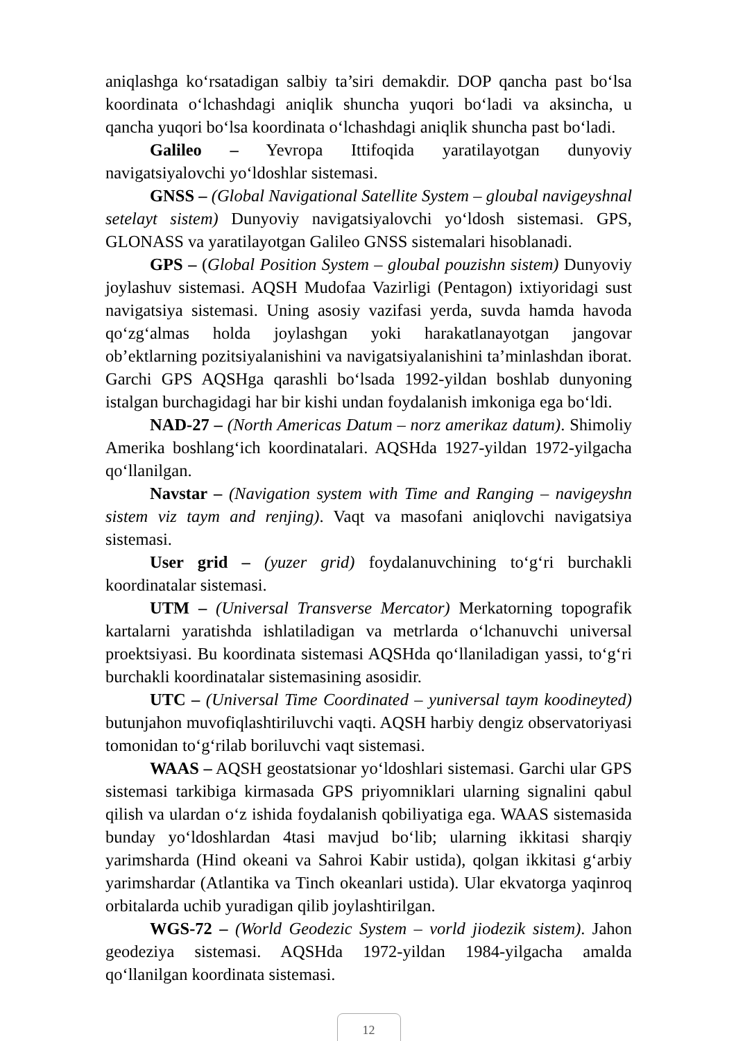aniqlashga ko‘rsatadigan salbiy ta’siri demakdir. DOP qancha past bo‘lsa koordinata o‘lchashdagi aniqlik shuncha yuqori bo‘ladi va aksincha, u qancha yuqori bo‘lsa koordinata o‘lchashdagi aniqlik shuncha past bo‘ladi.
Galileo – Yevropa Ittifoqida yaratilayotgan dunyoviy navigatsiyalovchi yo‘ldoshlar sistemasi.
GNSS – (Global Navigational Satellite System – gloubal navigeyshnal setelayt sistem) Dunyoviy navigatsiyalovchi yo‘ldosh sistemasi. GPS, GLONASS va yaratilayotgan Galileo GNSS sistemalari hisoblanadi.
GPS – (Global Position System – gloubal pouzishn sistem) Dunyoviy joylashuv sistemasi. AQSH Mudofaa Vazirligi (Pentagon) ixtiyoridagi sust navigatsiya sistemasi. Uning asosiy vazifasi yerda, suvda hamda havoda qo‘zg‘almas holda joylashgan yoki harakatlanayotgan jangovar ob’ektlarning pozitsiyalanishini va navigatsiyalanishini ta’minlashdan iborat. Garchi GPS AQSHga qarashli bo‘lsada 1992-yildan boshlab dunyoning istalgan burchagidagi har bir kishi undan foydalanish imkoniga ega bo‘ldi.
NAD-27 – (North Americas Datum – norz amerikaz datum). Shimoliy Amerika boshlang‘ich koordinatalari. AQSHda 1927-yildan 1972-yilgacha qo‘llanilgan.
Navstar – (Navigation system with Time and Ranging – navigeyshn sistem viz taym and renjing). Vaqt va masofani aniqlovchi navigatsiya sistemasi.
User grid – (yuzer grid) foydalanuvchining to‘g‘ri burchakli koordinatalar sistemasi.
UTM – (Universal Transverse Mercator) Merkatorning topografik kartalarni yaratishda ishlatiladigan va metrlarda o‘lchanuvchi universal proektsiyasi. Bu koordinata sistemasi AQSHda qo‘llaniladigan yassi, to‘g‘ri burchakli koordinatalar sistemasining asosidir.
UTC – (Universal Time Coordinated – yuniversal taym koodineyted) butunjahon muvofiqlashtiriluvchi vaqti. AQSH harbiy dengiz observatoriyasi tomonidan to‘g‘rilab boriluvchi vaqt sistemasi.
WAAS – AQSH geostatsionar yo‘ldoshlari sistemasi. Garchi ular GPS sistemasi tarkibiga kirmasada GPS priyomniklari ularning signalini qabul qilish va ulardan o‘z ishida foydalanish qobiliyatiga ega. WAAS sistemasida bunday yo‘ldoshlardan 4tasi mavjud bo‘lib; ularning ikkitasi sharqiy yarimsharda (Hind okeani va Sahroi Kabir ustida), qolgan ikkitasi g‘arbiy yarimshardar (Atlantika va Tinch okeanlari ustida). Ular ekvatorga yaqinroq orbitalarda uchib yuradigan qilib joylashtirilgan.
WGS-72 – (World Geodezic System – vorld jiodezik sistem). Jahon geodeziya sistemasi. AQSHda 1972-yildan 1984-yilgacha amalda qo‘llanilgan koordinata sistemasi.
12